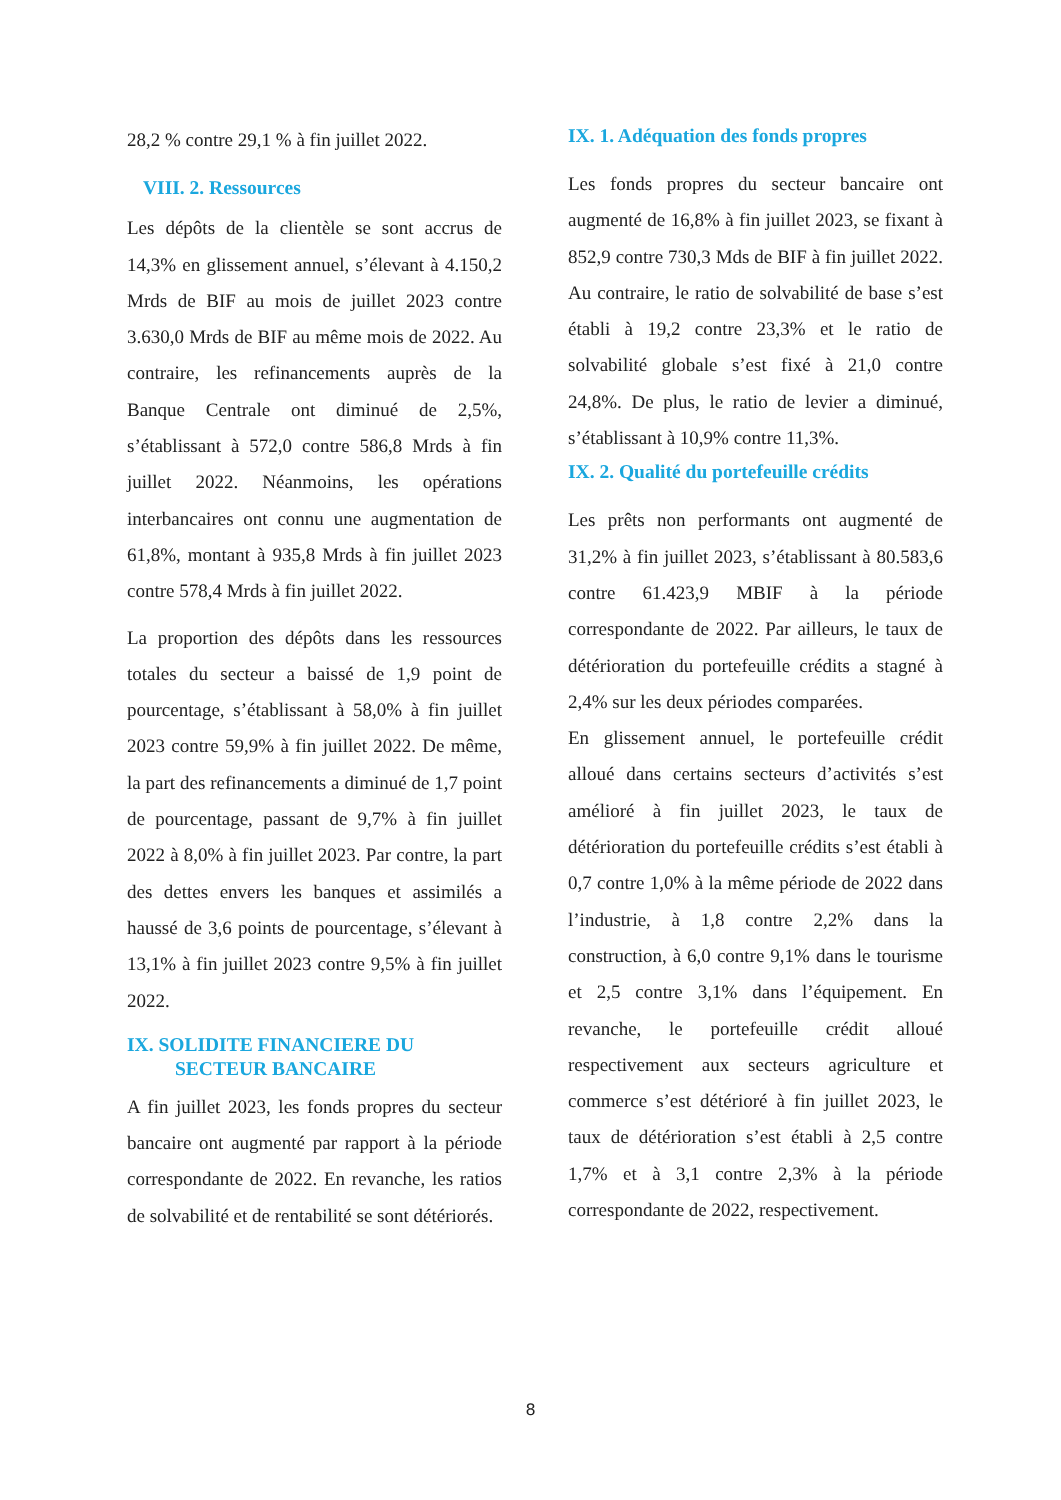28,2 % contre 29,1 % à fin juillet 2022.
VIII. 2. Ressources
Les dépôts de la clientèle se sont accrus de 14,3% en glissement annuel, s’élevant à 4.150,2 Mrds de BIF au mois de juillet 2023 contre 3.630,0 Mrds de BIF au même mois de 2022. Au contraire, les refinancements auprès de la Banque Centrale ont diminué de 2,5%, s’établissant à 572,0 contre 586,8 Mrds à fin juillet 2022. Néanmoins, les opérations interbancaires ont connu une augmentation de 61,8%, montant à 935,8 Mrds à fin juillet 2023 contre 578,4 Mrds à fin juillet 2022.
La proportion des dépôts dans les ressources totales du secteur a baissé de 1,9 point de pourcentage, s’établissant à 58,0% à fin juillet 2023 contre 59,9% à fin juillet 2022. De même, la part des refinancements a diminué de 1,7 point de pourcentage, passant de 9,7% à fin juillet 2022 à 8,0% à fin juillet 2023. Par contre, la part des dettes envers les banques et assimilés a haussé de 3,6 points de pourcentage, s’élevant à 13,1% à fin juillet 2023 contre 9,5% à fin juillet 2022.
IX. SOLIDITE FINANCIERE DU
SECTEUR BANCAIRE
A fin juillet 2023, les fonds propres du secteur bancaire ont augmenté par rapport à la période correspondante de 2022. En revanche, les ratios de solvabilité et de rentabilité se sont détériorés.
IX. 1. Adéquation des fonds propres
Les fonds propres du secteur bancaire ont augmenté de 16,8% à fin juillet 2023, se fixant à 852,9 contre 730,3 Mds de BIF à fin juillet 2022. Au contraire, le ratio de solvabilité de base s’est établi à 19,2 contre 23,3% et le ratio de solvabilité globale s’est fixé à 21,0 contre 24,8%. De plus, le ratio de levier a diminué, s’établissant à 10,9% contre 11,3%.
IX. 2. Qualité du portefeuille crédits
Les prêts non performants ont augmenté de 31,2% à fin juillet 2023, s’établissant à 80.583,6 contre 61.423,9 MBIF à la période correspondante de 2022. Par ailleurs, le taux de détérioration du portefeuille crédits a stagné à 2,4% sur les deux périodes comparées.
En glissement annuel, le portefeuille crédit alloué dans certains secteurs d’activités s’est amélioré à fin juillet 2023, le taux de détérioration du portefeuille crédits s’est établi à 0,7 contre 1,0% à la même période de 2022 dans l’industrie, à 1,8 contre 2,2% dans la construction, à 6,0 contre 9,1% dans le tourisme et 2,5 contre 3,1% dans l’équipement. En revanche, le portefeuille crédit alloué respectivement aux secteurs agriculture et commerce s’est détérioré à fin juillet 2023, le taux de détérioration s’est établi à 2,5 contre 1,7% et à 3,1 contre 2,3% à la période correspondante de 2022, respectivement.
8